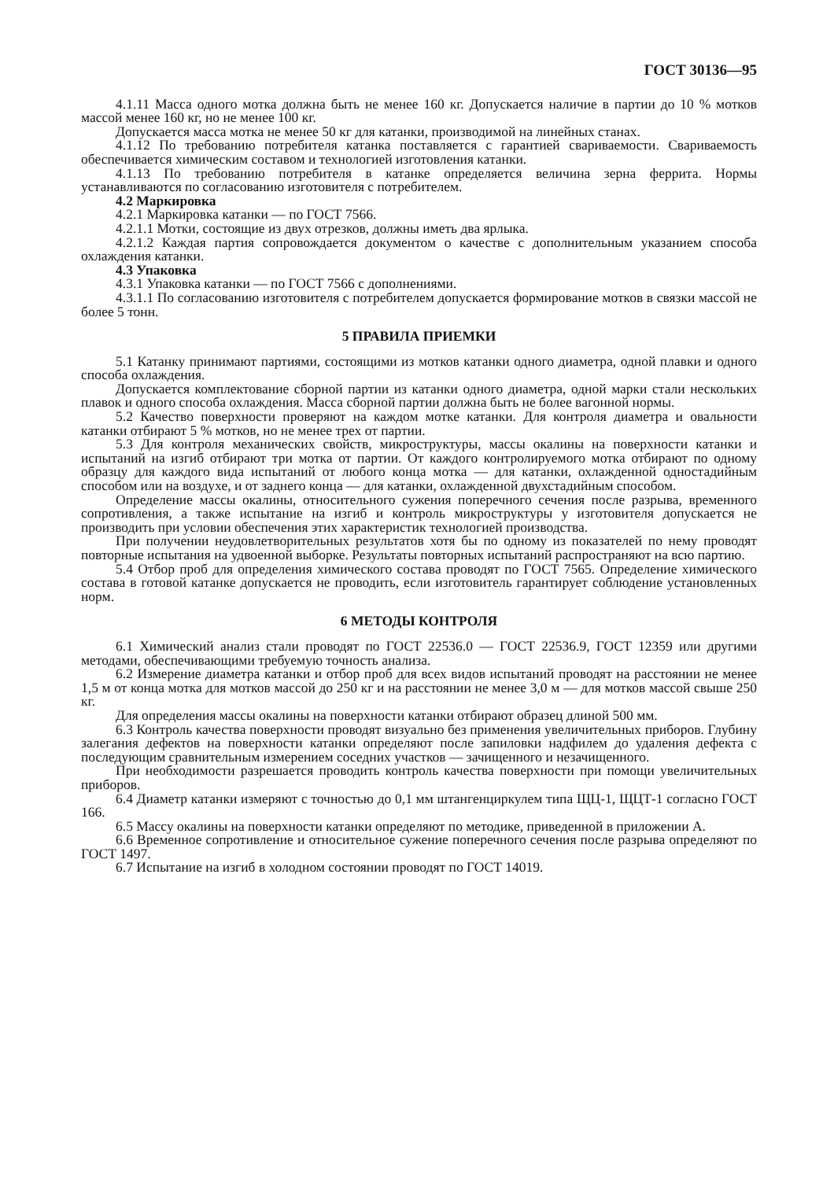ГОСТ 30136—95
4.1.11 Масса одного мотка должна быть не менее 160 кг. Допускается наличие в партии до 10 % мотков массой менее 160 кг, но не менее 100 кг.
Допускается масса мотка не менее 50 кг для катанки, производимой на линейных станах.
4.1.12 По требованию потребителя катанка поставляется с гарантией свариваемости. Свариваемость обеспечивается химическим составом и технологией изготовления катанки.
4.1.13 По требованию потребителя в катанке определяется величина зерна феррита. Нормы устанавливаются по согласованию изготовителя с потребителем.
4.2 Маркировка
4.2.1 Маркировка катанки — по ГОСТ 7566.
4.2.1.1 Мотки, состоящие из двух отрезков, должны иметь два ярлыка.
4.2.1.2 Каждая партия сопровождается документом о качестве с дополнительным указанием способа охлаждения катанки.
4.3 Упаковка
4.3.1 Упаковка катанки — по ГОСТ 7566 с дополнениями.
4.3.1.1 По согласованию изготовителя с потребителем допускается формирование мотков в связки массой не более 5 тонн.
5 ПРАВИЛА ПРИЕМКИ
5.1 Катанку принимают партиями, состоящими из мотков катанки одного диаметра, одной плавки и одного способа охлаждения.
Допускается комплектование сборной партии из катанки одного диаметра, одной марки стали нескольких плавок и одного способа охлаждения. Масса сборной партии должна быть не более вагонной нормы.
5.2 Качество поверхности проверяют на каждом мотке катанки. Для контроля диаметра и овальности катанки отбирают 5 % мотков, но не менее трех от партии.
5.3 Для контроля механических свойств, микроструктуры, массы окалины на поверхности катанки и испытаний на изгиб отбирают три мотка от партии. От каждого контролируемого мотка отбирают по одному образцу для каждого вида испытаний от любого конца мотка — для катанки, охлажденной одностадийным способом или на воздухе, и от заднего конца — для катанки, охлажденной двухстадийным способом.
Определение массы окалины, относительного сужения поперечного сечения после разрыва, временного сопротивления, а также испытание на изгиб и контроль микроструктуры у изготовителя допускается не производить при условии обеспечения этих характеристик технологией производства.
При получении неудовлетворительных результатов хотя бы по одному из показателей по нему проводят повторные испытания на удвоенной выборке. Результаты повторных испытаний распространяют на всю партию.
5.4 Отбор проб для определения химического состава проводят по ГОСТ 7565. Определение химического состава в готовой катанке допускается не проводить, если изготовитель гарантирует соблюдение установленных норм.
6 МЕТОДЫ КОНТРОЛЯ
6.1 Химический анализ стали проводят по ГОСТ 22536.0 — ГОСТ 22536.9, ГОСТ 12359 или другими методами, обеспечивающими требуемую точность анализа.
6.2 Измерение диаметра катанки и отбор проб для всех видов испытаний проводят на расстоянии не менее 1,5 м от конца мотка для мотков массой до 250 кг и на расстоянии не менее 3,0 м — для мотков массой свыше 250 кг.
Для определения массы окалины на поверхности катанки отбирают образец длиной 500 мм.
6.3 Контроль качества поверхности проводят визуально без применения увеличительных приборов. Глубину залегания дефектов на поверхности катанки определяют после запиловки надфилем до удаления дефекта с последующим сравнительным измерением соседних участков — зачищенного и незачищенного.
При необходимости разрешается проводить контроль качества поверхности при помощи увеличительных приборов.
6.4 Диаметр катанки измеряют с точностью до 0,1 мм штангенциркулем типа ЩЦ-1, ЩЦТ-1 согласно ГОСТ 166.
6.5 Массу окалины на поверхности катанки определяют по методике, приведенной в приложении А.
6.6 Временное сопротивление и относительное сужение поперечного сечения после разрыва определяют по ГОСТ 1497.
6.7 Испытание на изгиб в холодном состоянии проводят по ГОСТ 14019.